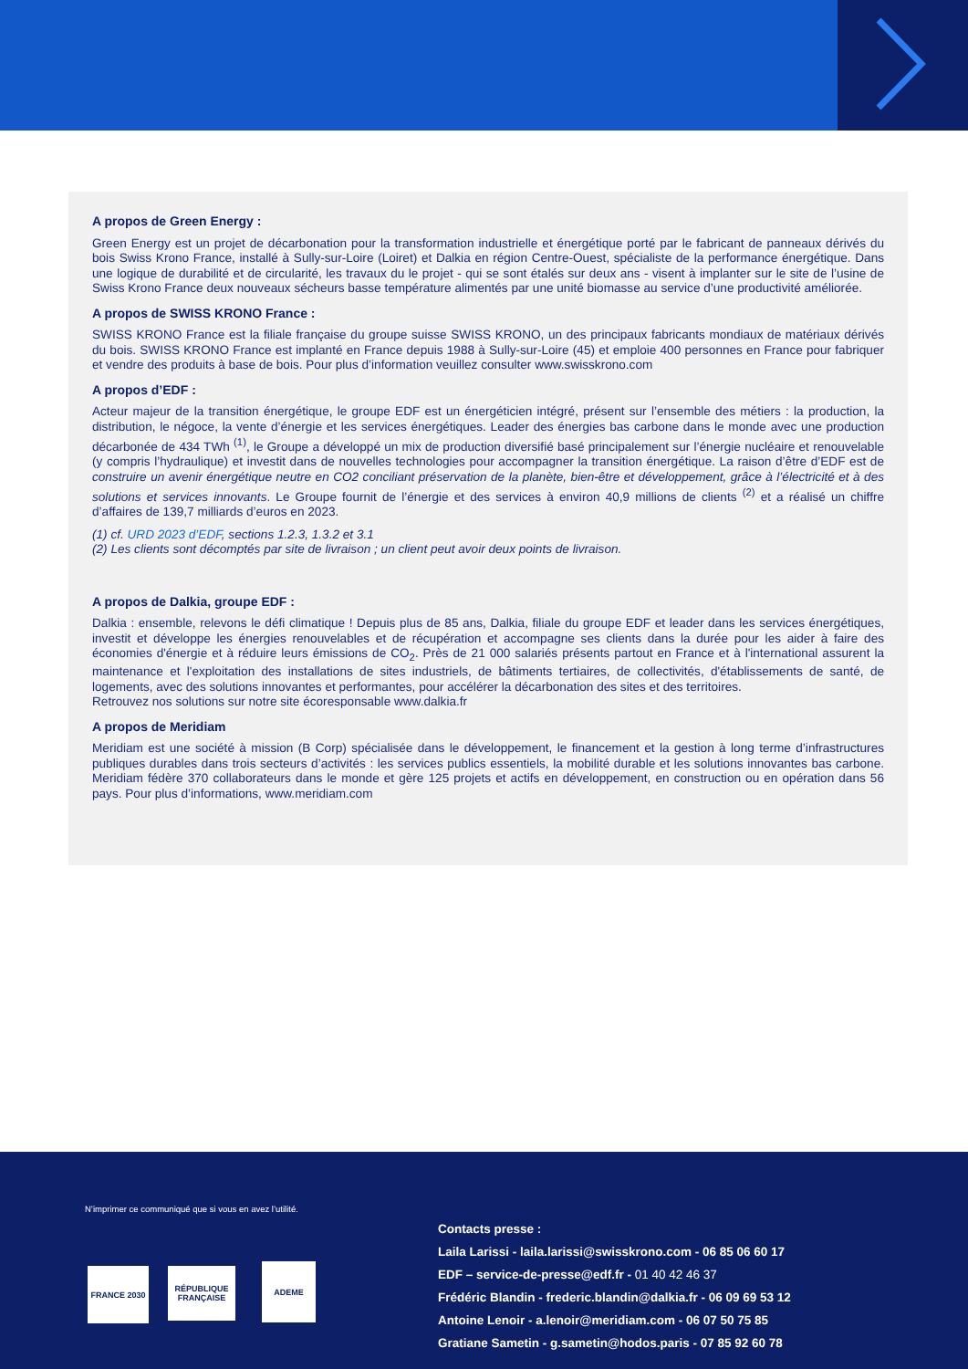A propos de Green Energy :
Green Energy est un projet de décarbonation pour la transformation industrielle et énergétique porté par le fabricant de panneaux dérivés du bois Swiss Krono France, installé à Sully-sur-Loire (Loiret) et Dalkia en région Centre-Ouest, spécialiste de la performance énergétique. Dans une logique de durabilité et de circularité, les travaux du le projet - qui se sont étalés sur deux ans - visent à implanter sur le site de l’usine de Swiss Krono France deux nouveaux sécheurs basse température alimentés par une unité biomasse au service d’une productivité améliorée.
A propos de SWISS KRONO France :
SWISS KRONO France est la filiale française du groupe suisse SWISS KRONO, un des principaux fabricants mondiaux de matériaux dérivés du bois. SWISS KRONO France est implanté en France depuis 1988 à Sully-sur-Loire (45) et emploie 400 personnes en France pour fabriquer et vendre des produits à base de bois. Pour plus d’information veuillez consulter www.swisskrono.com
A propos d’EDF :
Acteur majeur de la transition énergétique, le groupe EDF est un énergéticien intégré, présent sur l’ensemble des métiers : la production, la distribution, le négoce, la vente d’énergie et les services énergétiques. Leader des énergies bas carbone dans le monde avec une production décarbonée de 434 TWh <sup>(1)</sup>, le Groupe a développé un mix de production diversifié basé principalement sur l’énergie nucléaire et renouvelable (y compris l’hydraulique) et investit dans de nouvelles technologies pour accompagner la transition énergétique. La raison d’être d’EDF est de construire un avenir énergétique neutre en CO2 conciliant préservation de la planète, bien-être et développement, grâce à l’électricité et à des solutions et services innovants. Le Groupe fournit de l’énergie et des services à environ 40,9 millions de clients <sup>(2)</sup> et a réalisé un chiffre d’affaires de 139,7 milliards d’euros en 2023.
(1) cf. URD 2023 d’EDF, sections 1.2.3, 1.3.2 et 3.1
(2) Les clients sont décomptés par site de livraison ; un client peut avoir deux points de livraison.
A propos de Dalkia, groupe EDF :
Dalkia : ensemble, relevons le défi climatique ! Depuis plus de 85 ans, Dalkia, filiale du groupe EDF et leader dans les services énergétiques, investit et développe les énergies renouvelables et de récupération et accompagne ses clients dans la durée pour les aider à faire des économies d'énergie et à réduire leurs émissions de CO<sub>2</sub>. Près de 21 000 salariés présents partout en France et à l'international assurent la maintenance et l'exploitation des installations de sites industriels, de bâtiments tertiaires, de collectivités, d'établissements de santé, de logements, avec des solutions innovantes et performantes, pour accélérer la décarbonation des sites et des territoires.
Retrouvez nos solutions sur notre site écoresponsable www.dalkia.fr
A propos de Meridiam
Meridiam est une société à mission (B Corp) spécialisée dans le développement, le financement et la gestion à long terme d’infrastructures publiques durables dans trois secteurs d’activités : les services publics essentiels, la mobilité durable et les solutions innovantes bas carbone. Meridiam fédère 370 collaborateurs dans le monde et gère 125 projets et actifs en développement, en construction ou en opération dans 56 pays. Pour plus d’informations, www.meridiam.com
N’imprimer ce communiqué que si vous en avez l’utilité.
FRANCE 2030
RÉPUBLIQUE FRANÇAISE
ADEME
Contacts presse :
Laila Larissi - laila.larissi@swisskrono.com - 06 85 06 60 17
EDF – service-de-presse@edf.fr - 01 40 42 46 37
Frédéric Blandin - frederic.blandin@dalkia.fr - 06 09 69 53 12
Antoine Lenoir - a.lenoir@meridiam.com - 06 07 50 75 85
Gratiane Sametin - g.sametin@hodos.paris - 07 85 92 60 78